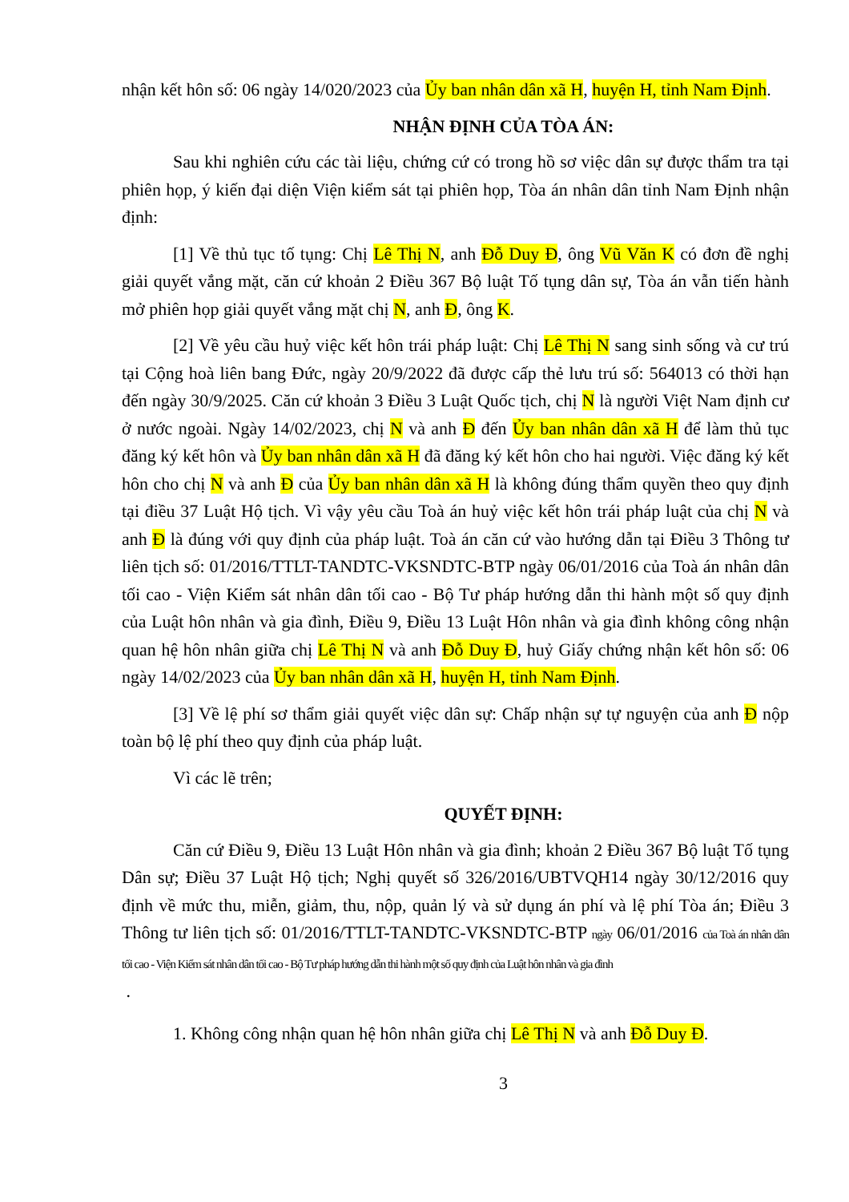nhận kết hôn số: 06 ngày 14/020/2023 của Ủy ban nhân dân xã H, huyện H, tỉnh Nam Định.
NHẬN ĐỊNH CỦA TÒA ÁN:
Sau khi nghiên cứu các tài liệu, chứng cứ có trong hồ sơ việc dân sự được thẩm tra tại phiên họp, ý kiến đại diện Viện kiểm sát tại phiên họp, Tòa án nhân dân tỉnh Nam Định nhận định:
[1] Về thủ tục tố tụng: Chị Lê Thị N, anh Đỗ Duy Đ, ông Vũ Văn K có đơn đề nghị giải quyết vắng mặt, căn cứ khoản 2 Điều 367 Bộ luật Tố tụng dân sự, Tòa án vẫn tiến hành mở phiên họp giải quyết vắng mặt chị N, anh Đ, ông K.
[2] Về yêu cầu huỷ việc kết hôn trái pháp luật: Chị Lê Thị N sang sinh sống và cư trú tại Cộng hoà liên bang Đức, ngày 20/9/2022 đã được cấp thẻ lưu trú số: 564013 có thời hạn đến ngày 30/9/2025. Căn cứ khoản 3 Điều 3 Luật Quốc tịch, chị N là người Việt Nam định cư ở nước ngoài. Ngày 14/02/2023, chị N và anh Đ đến Ủy ban nhân dân xã H để làm thủ tục đăng ký kết hôn và Ủy ban nhân dân xã H đã đăng ký kết hôn cho hai người. Việc đăng ký kết hôn cho chị N và anh Đ của Ủy ban nhân dân xã H là không đúng thẩm quyền theo quy định tại điều 37 Luật Hộ tịch. Vì vậy yêu cầu Toà án huỷ việc kết hôn trái pháp luật của chị N và anh Đ là đúng với quy định của pháp luật. Toà án căn cứ vào hướng dẫn tại Điều 3 Thông tư liên tịch số: 01/2016/TTLT-TANDTC-VKSNDTC-BTP ngày 06/01/2016 của Toà án nhân dân tối cao - Viện Kiểm sát nhân dân tối cao - Bộ Tư pháp hướng dẫn thi hành một số quy định của Luật hôn nhân và gia đình, Điều 9, Điều 13 Luật Hôn nhân và gia đình không công nhận quan hệ hôn nhân giữa chị Lê Thị N và anh Đỗ Duy Đ, huỷ Giấy chứng nhận kết hôn số: 06 ngày 14/02/2023 của Ủy ban nhân dân xã H, huyện H, tỉnh Nam Định.
[3] Về lệ phí sơ thẩm giải quyết việc dân sự: Chấp nhận sự tự nguyện của anh Đ nộp toàn bộ lệ phí theo quy định của pháp luật.
Vì các lẽ trên;
QUYẾT ĐỊNH:
Căn cứ Điều 9, Điều 13 Luật Hôn nhân và gia đình; khoản 2 Điều 367 Bộ luật Tố tụng Dân sự; Điều 37 Luật Hộ tịch; Nghị quyết số 326/2016/UBTVQH14 ngày 30/12/2016 quy định về mức thu, miễn, giảm, thu, nộp, quản lý và sử dụng án phí và lệ phí Tòa án; Điều 3 Thông tư liên tịch số: 01/2016/TTLT-TANDTC-VKSNDTC-BTP ngày 06/01/2016 của Toà án nhân dân tối cao - Viện Kiểm sát nhân dân tối cao - Bộ Tư pháp hướng dẫn thi hành một số quy định của Luật hôn nhân và gia đình
.
1. Không công nhận quan hệ hôn nhân giữa chị Lê Thị N và anh Đỗ Duy Đ.
3